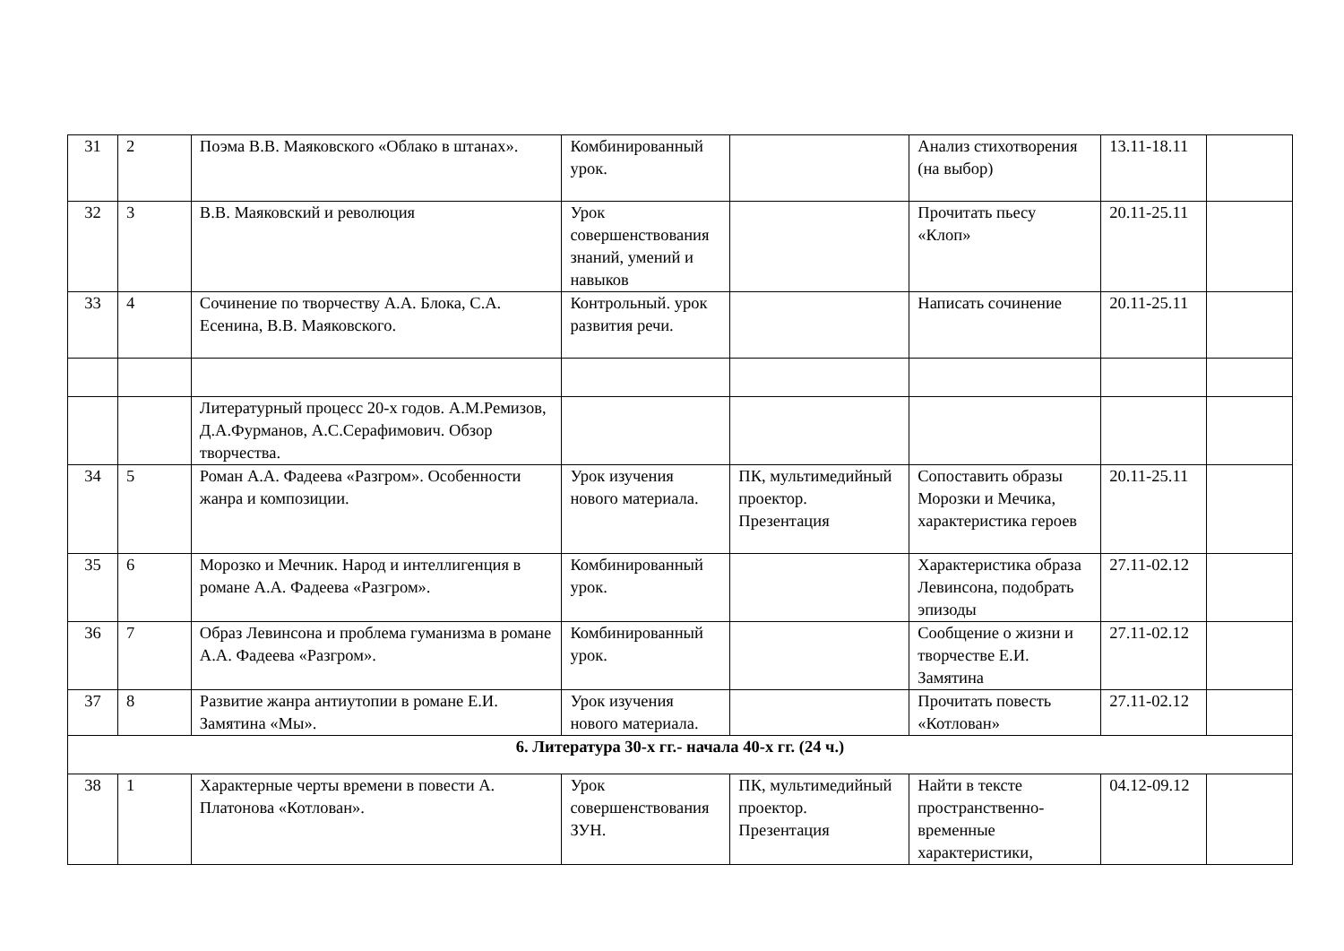| 31 | 2 | Поэма В.В. Маяковского «Облако в штанах». | Комбинированный урок. | | Анализ стихотворения (на выбор) | 13.11-18.11 | |
| 32 | 3 | В.В. Маяковский и революция | Урок совершенствования знаний, умений и навыков | | Прочитать пьесу «Клоп» | 20.11-25.11 | |
| 33 | 4 | Сочинение по творчеству А.А. Блока, С.А. Есенина, В.В. Маяковского. | Контрольный. урок развития речи. | | Написать сочинение | 20.11-25.11 | |
| | | Литературный процесс 20-х годов. А.М.Ремизов, Д.А.Фурманов, А.С.Серафимович. Обзор творчества. | | | | | |
| 34 | 5 | Роман А.А. Фадеева «Разгром». Особенности жанра и композиции. | Урок изучения нового материала. | ПК, мультимедийный проектор. Презентация | Сопоставить образы Морозки и Мечика, характеристика героев | 20.11-25.11 | |
| 35 | 6 | Морозко и Мечник. Народ и интеллигенция в романе А.А. Фадеева «Разгром». | Комбинированный урок. | | Характеристика образа Левинсона, подобрать эпизоды | 27.11-02.12 | |
| 36 | 7 | Образ Левинсона и проблема гуманизма в романе А.А. Фадеева «Разгром». | Комбинированный урок. | | Сообщение о жизни и творчестве Е.И. Замятина | 27.11-02.12 | |
| 37 | 8 | Развитие жанра антиутопии в романе Е.И. Замятина «Мы». | Урок изучения нового материала. | | Прочитать повесть «Котлован» | 27.11-02.12 | |
| 6. Литература 30-х гг.- начала 40-х гг. (24 ч.) | | | | | | | |
| 38 | 1 | Характерные черты времени в повести А. Платонова «Котлован». | Урок совершенствования ЗУН. | ПК, мультимедийный проектор. Презентация | Найти в тексте пространственно-временные характеристики, | 04.12-09.12 | |